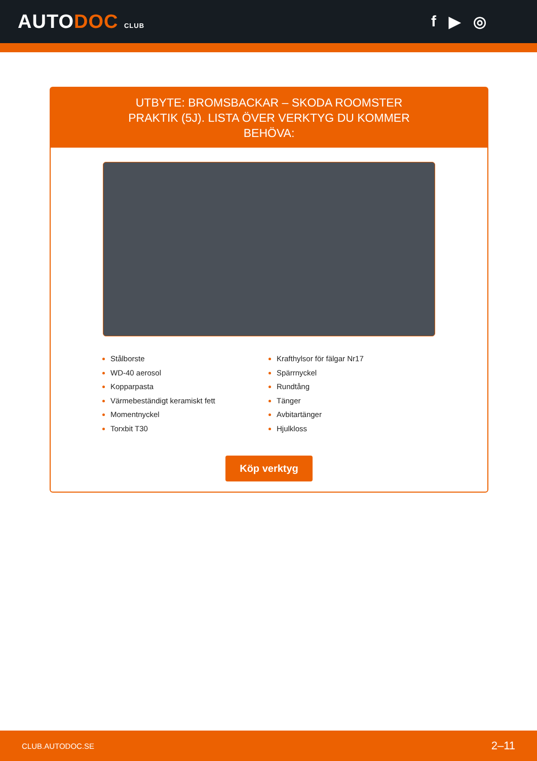AUTODOC CLUB
f ▶ ◎
UTBYTE: BROMSBACKAR – SKODA ROOMSTER PRAKTIK (5J). LISTA ÖVER VERKTYG DU KOMMER BEHÖVA:
Stålborste
WD-40 aerosol
Kopparpasta
Värmebeständigt keramiskt fett
Momentnyckel
Torxbit T30
Krafthylsor för fälgar Nr17
Spärrnyckel
Rundtång
Tänger
Avbitartänger
Hjulkloss
Köp verktyg
CLUB.AUTODOC.SE 2–11